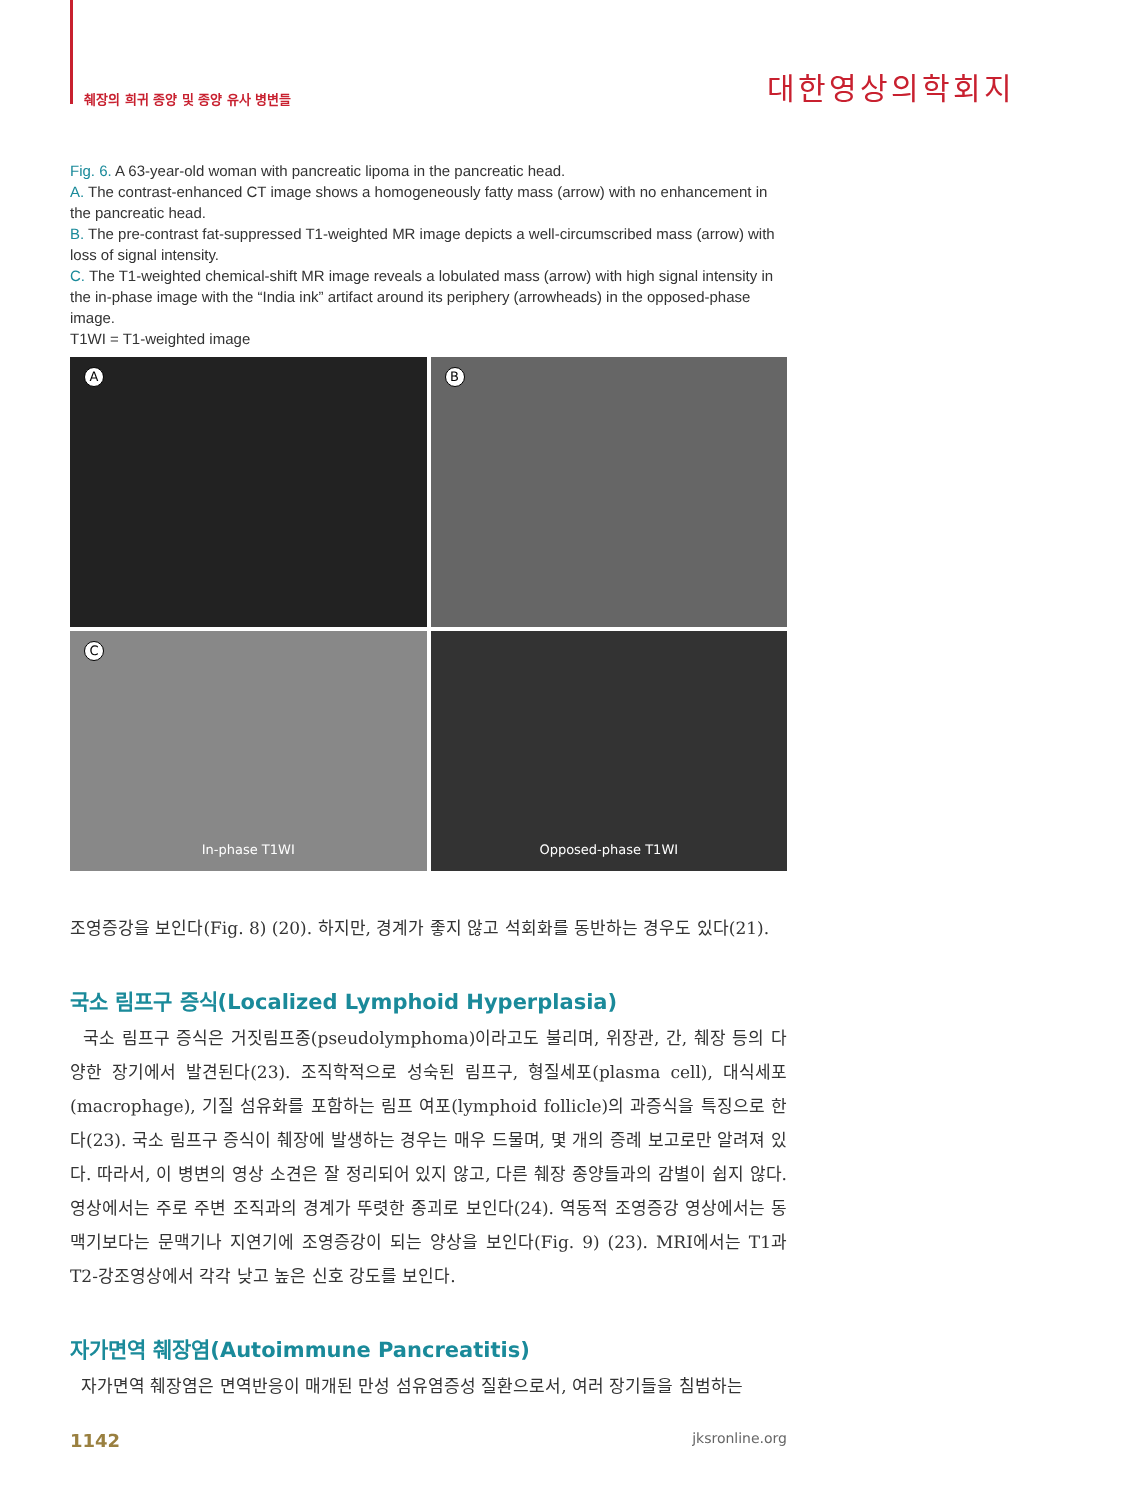췌장의 희귀 종양 및 종양 유사 병변들 대한영상의학회지
Fig. 6. A 63-year-old woman with pancreatic lipoma in the pancreatic head.
A. The contrast-enhanced CT image shows a homogeneously fatty mass (arrow) with no enhancement in the pancreatic head.
B. The pre-contrast fat-suppressed T1-weighted MR image depicts a well-circumscribed mass (arrow) with loss of signal intensity.
C. The T1-weighted chemical-shift MR image reveals a lobulated mass (arrow) with high signal intensity in the in-phase image with the “India ink” artifact around its periphery (arrowheads) in the opposed-phase image.
T1WI = T1-weighted image
A
B
C
In-phase T1WI
Opposed-phase T1WI
조영증강을 보인다(Fig. 8) (20). 하지만, 경계가 좋지 않고 석회화를 동반하는 경우도 있다(21).
국소 림프구 증식(Localized Lymphoid Hyperplasia)
국소 림프구 증식은 거짓림프종(pseudolymphoma)이라고도 불리며, 위장관, 간, 췌장 등의 다양한 장기에서 발견된다(23). 조직학적으로 성숙된 림프구, 형질세포(plasma cell), 대식세포(macrophage), 기질 섬유화를 포함하는 림프 여포(lymphoid follicle)의 과증식을 특징으로 한다(23). 국소 림프구 증식이 췌장에 발생하는 경우는 매우 드물며, 몇 개의 증례 보고로만 알려져 있다. 따라서, 이 병변의 영상 소견은 잘 정리되어 있지 않고, 다른 췌장 종양들과의 감별이 쉽지 않다. 영상에서는 주로 주변 조직과의 경계가 뚜렷한 종괴로 보인다(24). 역동적 조영증강 영상에서는 동맥기보다는 문맥기나 지연기에 조영증강이 되는 양상을 보인다(Fig. 9) (23). MRI에서는 T1과 T2-강조영상에서 각각 낮고 높은 신호 강도를 보인다.
자가면역 췌장염(Autoimmune Pancreatitis)
자가면역 췌장염은 면역반응이 매개된 만성 섬유염증성 질환으로서, 여러 장기들을 침범하는
1142 jksronline.org